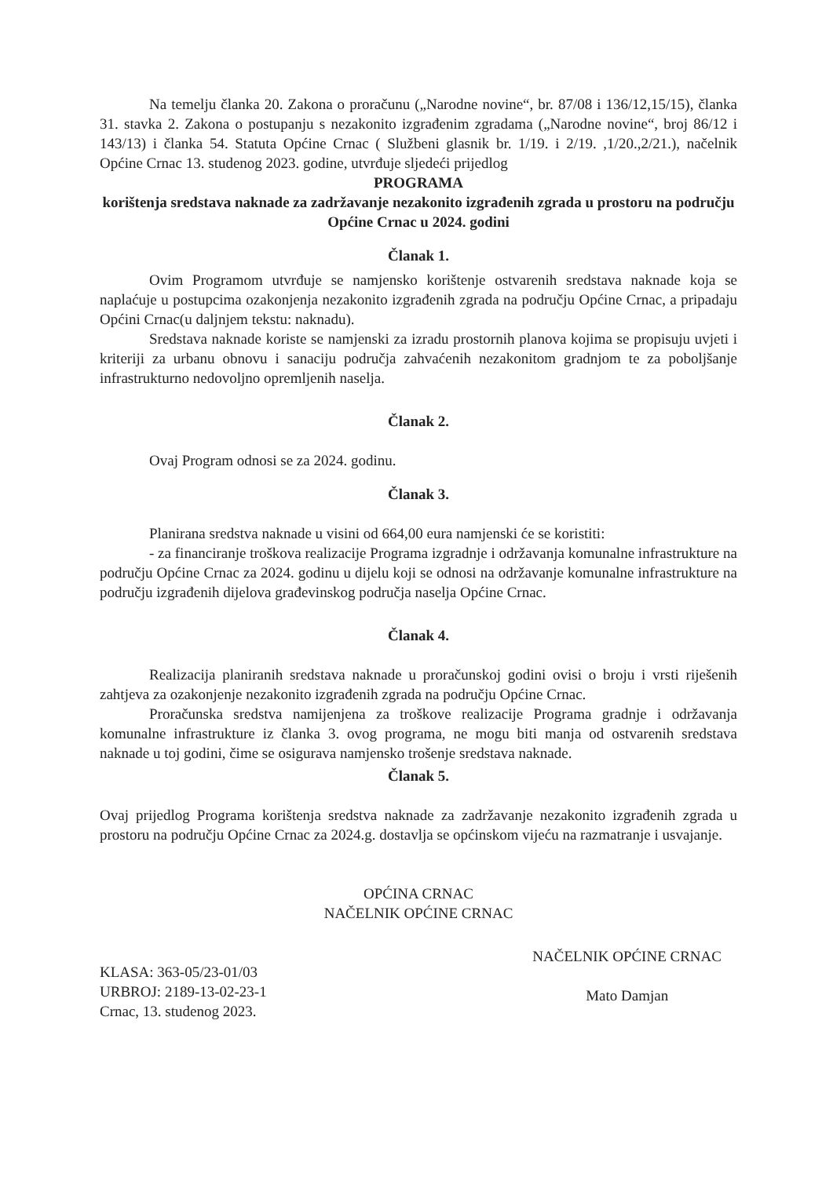Na temelju članka 20. Zakona o proračunu („Narodne novine“, br. 87/08 i 136/12,15/15), članka 31. stavka 2. Zakona o postupanju s nezakonito izgrađenim zgradama („Narodne novine“, broj 86/12 i 143/13) i članka 54. Statuta Općine Crnac ( Službeni glasnik br. 1/19. i 2/19. ,1/20.,2/21.), načelnik Općine Crnac 13. studenog 2023. godine, utvrđuje sljedeći prijedlog
PROGRAMA
korištenja sredstava naknade za zadržavanje nezakonito izgrađenih zgrada u prostoru na području Općine Crnac u 2024. godini
Članak 1.
Ovim Programom utvrđuje se namjensko korištenje ostvarenih sredstava naknade koja se naplaćuje u postupcima ozakonjenja nezakonito izgrađenih zgrada na području Općine Crnac, a pripadaju Općini Crnac(u daljnjem tekstu: naknadu).
Sredstava naknade koriste se namjenski za izradu prostornih planova kojima se propisuju uvjeti i kriteriji za urbanu obnovu i sanaciju područja zahvaćenih nezakonitom gradnjom te za poboljšanje infrastrukturno nedovoljno opremljenih naselja.
Članak 2.
Ovaj Program odnosi se za 2024. godinu.
Članak 3.
Planirana sredstva naknade u visini od 664,00 eura namjenski će se koristiti:
- za financiranje troškova realizacije Programa izgradnje i održavanja komunalne infrastrukture na području Općine Crnac za 2024. godinu u dijelu koji se odnosi na održavanje komunalne infrastrukture na području izgrađenih dijelova građevinskog područja naselja Općine Crnac.
Članak 4.
Realizacija planiranih sredstava naknade u proračunskoj godini ovisi o broju i vrsti riješenih zahtjeva za ozakonjenje nezakonito izgrađenih zgrada na području Općine Crnac.
Proračunska sredstva namijenjena za troškove realizacije Programa gradnje i održavanja komunalne infrastrukture iz članka 3. ovog programa, ne mogu biti manja od ostvarenih sredstava naknade u toj godini, čime se osigurava namjensko trošenje sredstava naknade.
Članak 5.
Ovaj prijedlog Programa korištenja sredstva naknade za zadržavanje nezakonito izgrađenih zgrada u prostoru na području Općine Crnac za 2024.g. dostavlja se općinskom vijeću na razmatranje i usvajanje.
OPĆINA CRNAC
NAČELNIK OPĆINE CRNAC
KLASA: 363-05/23-01/03
URBROJ: 2189-13-02-23-1
Crnac, 13. studenog 2023.
NAČELNIK OPĆINE CRNAC
Mato Damjan